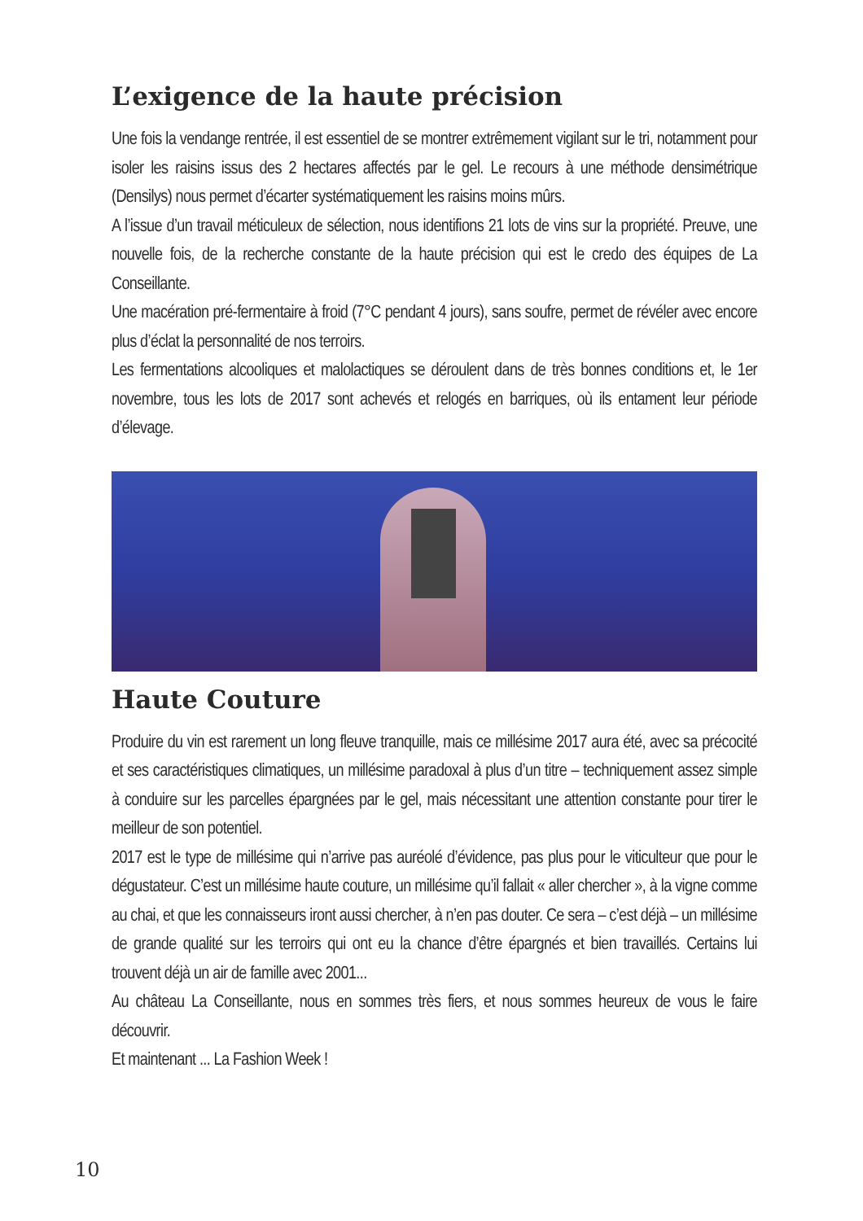L’exigence de la haute précision
Une fois la vendange rentrée, il est essentiel de se montrer extrêmement vigilant sur le tri, notamment pour isoler les raisins issus des 2 hectares affectés par le gel. Le recours à une méthode densimétrique (Densilys) nous permet d’écarter systématiquement les raisins moins mûrs.
A l’issue d’un travail méticuleux de sélection, nous identifions 21 lots de vins sur la propriété. Preuve, une nouvelle fois, de la recherche constante de la haute précision qui est le credo des équipes de La Conseillante.
Une macération pré-fermentaire à froid (7°C pendant 4 jours), sans soufre, permet de révéler avec encore plus d’éclat la personnalité de nos terroirs.
Les fermentations alcooliques et malolactiques se déroulent dans de très bonnes conditions et, le 1er novembre, tous les lots de 2017 sont achevés et relogés en barriques, où ils entament leur période d’élevage.
Haute Couture
Produire du vin est rarement un long fleuve tranquille, mais ce millésime 2017 aura été, avec sa précocité et ses caractéristiques climatiques, un millésime paradoxal à plus d’un titre – techniquement assez simple à conduire sur les parcelles épargnées par le gel, mais nécessitant une attention constante pour tirer le meilleur de son potentiel.
2017 est le type de millésime qui n’arrive pas auréolé d’évidence, pas plus pour le viticulteur que pour le dégustateur. C’est un millésime haute couture, un millésime qu’il fallait « aller chercher », à la vigne comme au chai, et que les connaisseurs iront aussi chercher, à n’en pas douter. Ce sera – c’est déjà – un millésime de grande qualité sur les terroirs qui ont eu la chance d’être épargnés et bien travaillés. Certains lui trouvent déjà un air de famille avec 2001...
Au château La Conseillante, nous en sommes très fiers, et nous sommes heureux de vous le faire découvrir.
Et maintenant ... La Fashion Week !
10